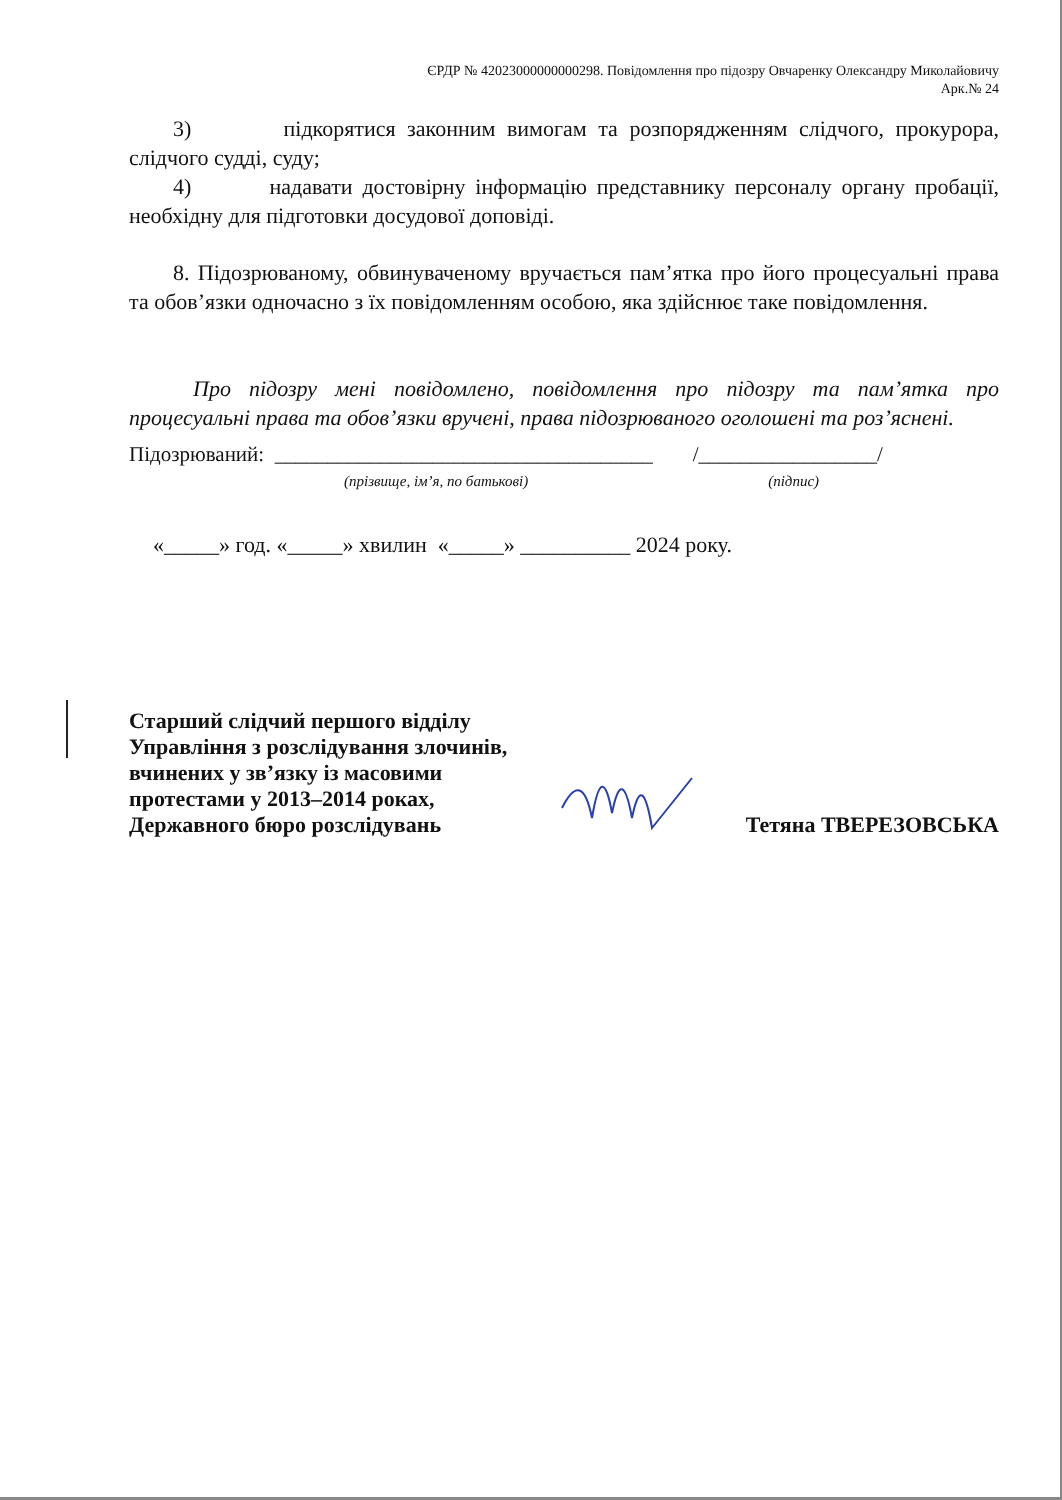ЄРДР № 42023000000000298. Повідомлення про підозру Овчаренку Олександру Миколайовичу
Арк.№ 24
3) підкорятися законним вимогам та розпорядженням слідчого, прокурора, слідчого судді, суду;
4) надавати достовірну інформацію представнику персоналу органу пробації, необхідну для підготовки досудової доповіді.
8. Підозрюваному, обвинуваченому вручається пам’ятка про його процесуальні права та обов’язки одночасно з їх повідомленням особою, яка здійснює таке повідомлення.
Про підозру мені повідомлено, повідомлення про підозру та пам’ятка про процесуальні права та обов’язки вручені, права підозрюваного оголошені та роз’яснені.
Підозрюваний: ____________________________________ /_________________/
(прізвище, ім’я, по батькові) (підпис)
«_____» год. «_____» хвилин «_____» __________ 2024 року.
Старший слідчий першого відділу
Управління з розслідування злочинів,
вчинених у зв’язку із масовими
протестами у 2013–2014 роках,
Державного бюро розслідувань
Тетяна ТВЕРЕЗОВСЬКА